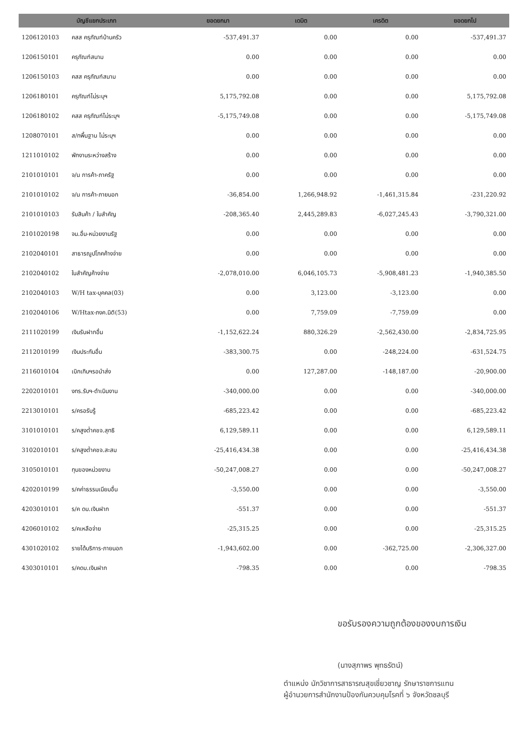| บัญชีแยกประเภท | | ยอดยกมา | เดบิต | เครดิต | ยอดยกไป |
| --- | --- | --- | --- | --- | --- |
| 1206120103 | คสส ครุภัณฑ์บ้านครัว | -537,491.37 | 0.00 | 0.00 | -537,491.37 |
| 1206150101 | ครุภัณฑ์สนาม | 0.00 | 0.00 | 0.00 | 0.00 |
| 1206150103 | คสส ครุภัณฑ์สนาม | 0.00 | 0.00 | 0.00 | 0.00 |
| 1206180101 | ครุภัณฑ์ไม่ระบุฯ | 5,175,792.08 | 0.00 | 0.00 | 5,175,792.08 |
| 1206180102 | คสส ครุภัณฑ์ไม่ระบุฯ | -5,175,749.08 | 0.00 | 0.00 | -5,175,749.08 |
| 1208070101 | ส/ทพื้นฐาน ไม่ระบุฯ | 0.00 | 0.00 | 0.00 | 0.00 |
| 1211010102 | พักงานระหว่างสร้าง | 0.00 | 0.00 | 0.00 | 0.00 |
| 2101010101 | จ/น การค้า-ภาครัฐ | 0.00 | 0.00 | 0.00 | 0.00 |
| 2101010102 | จ/น การค้า-ภายนอก | -36,854.00 | 1,266,948.92 | -1,461,315.84 | -231,220.92 |
| 2101010103 | รับสินค้า / ใบสำคัญ | -208,365.40 | 2,445,289.83 | -6,027,245.43 | -3,790,321.00 |
| 2101020198 | จน.อื่น-หน่วยงานรัฐ | 0.00 | 0.00 | 0.00 | 0.00 |
| 2102040101 | สาธารณูปโภคค้างจ่าย | 0.00 | 0.00 | 0.00 | 0.00 |
| 2102040102 | ใบสำคัญค้างจ่าย | -2,078,010.00 | 6,046,105.73 | -5,908,481.23 | -1,940,385.50 |
| 2102040103 | W/H tax-บุคคล(03) | 0.00 | 3,123.00 | -3,123.00 | 0.00 |
| 2102040106 | W/Htax-ภงค.นิติ(53) | 0.00 | 7,759.09 | -7,759.09 | 0.00 |
| 2111020199 | เงินรับฝากอื่น | -1,152,622.24 | 880,326.29 | -2,562,430.00 | -2,834,725.95 |
| 2112010199 | เงินประกันอื่น | -383,300.75 | 0.00 | -248,224.00 | -631,524.75 |
| 2116010104 | เบิกเกินฯรอนำส่ง | 0.00 | 127,287.00 | -148,187.00 | -20,900.00 |
| 2202010101 | งทร.รับฯ-ดำเนินงาน | -340,000.00 | 0.00 | 0.00 | -340,000.00 |
| 2213010101 | ร/ครอรับรู้ | -685,223.42 | 0.00 | 0.00 | -685,223.42 |
| 3101010101 | ร/คสูงต่ำคชจ.สุทธิ | 6,129,589.11 | 0.00 | 0.00 | 6,129,589.11 |
| 3102010101 | ร/คสูงต่ำคชจ.สะสม | -25,416,434.38 | 0.00 | 0.00 | -25,416,434.38 |
| 3105010101 | ทุนของหน่วยงาน | -50,247,008.27 | 0.00 | 0.00 | -50,247,008.27 |
| 4202010199 | ร/คค่าธรรมเนียมอื่น | -3,550.00 | 0.00 | 0.00 | -3,550.00 |
| 4203010101 | ร/ค ดบ.เงินฝาก | -551.37 | 0.00 | 0.00 | -551.37 |
| 4206010102 | ร/คเหลือจ่าย | -25,315.25 | 0.00 | 0.00 | -25,315.25 |
| 4301020102 | รายได้บริการ-ภายนอก | -1,943,602.00 | 0.00 | -362,725.00 | -2,306,327.00 |
| 4303010101 | ร/คดบ.เงินฝาก | -798.35 | 0.00 | 0.00 | -798.35 |
ขอรับรองความถูกต้องของงบการเงิน
(นางสุภาพร พุทธรัตน์)
ตำแหน่ง นักวิชาการสาธารณสุขเชี่ยวชาญ รักษาราชการแทน
ผู้อำนวยการสำนักงานป้องกันควบคุมโรคที่ ๖ จังหวัดชลบุรี